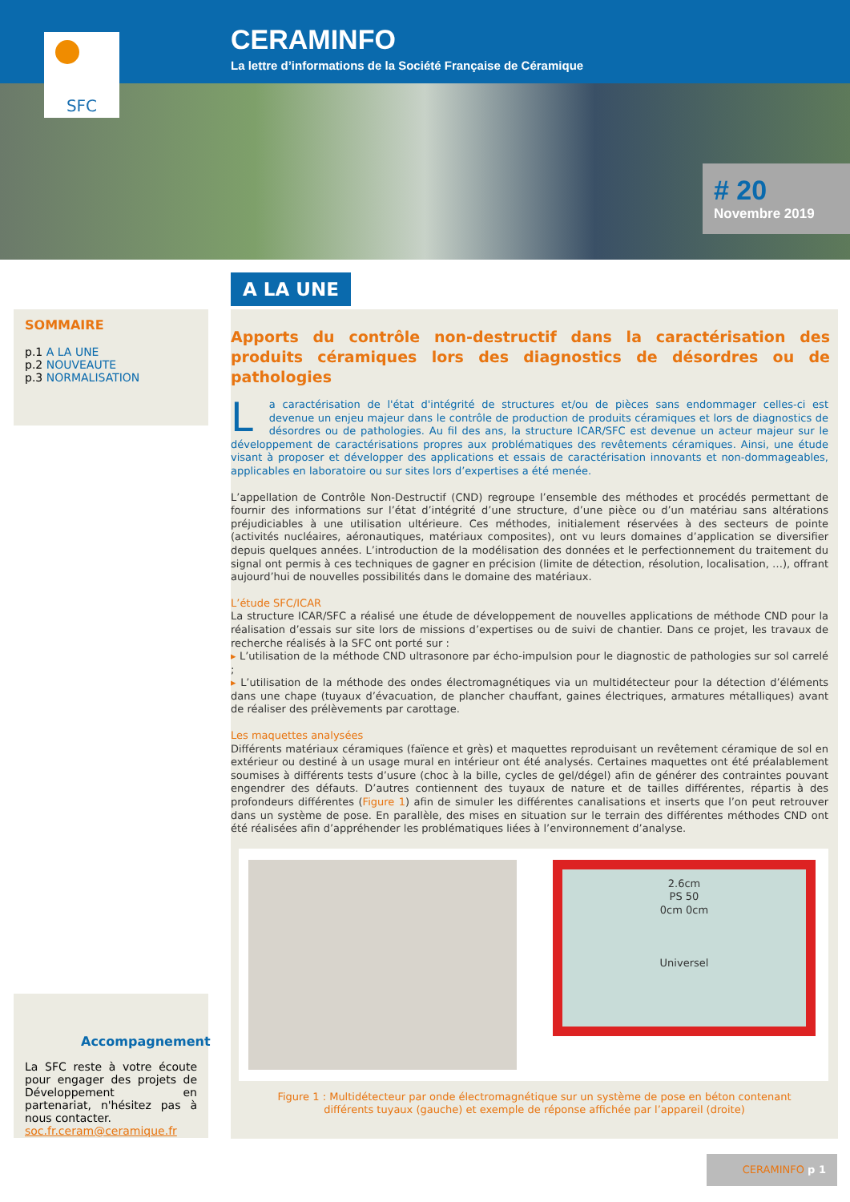CERAMINFO
La lettre d’informations de la Société Française de Céramique
SFC
# 20
Novembre 2019
SOMMAIRE
p.1 A LA UNE
p.2 NOUVEAUTE
p.3 NORMALISATION
Accompagnement
La SFC reste à votre écoute pour engager des projets de Développement en partenariat, n'hésitez pas à nous contacter.
soc.fr.ceram@ceramique.fr
A LA UNE
Apports du contrôle non-destructif dans la caractérisation des produits céramiques lors des diagnostics de désordres ou de pathologies
La caractérisation de l'état d'intégrité de structures et/ou de pièces sans endommager celles-ci est devenue un enjeu majeur dans le contrôle de production de produits céramiques et lors de diagnostics de désordres ou de pathologies. Au fil des ans, la structure ICAR/SFC est devenue un acteur majeur sur le développement de caractérisations propres aux problématiques des revêtements céramiques. Ainsi, une étude visant à proposer et développer des applications et essais de caractérisation innovants et non-dommageables, applicables en laboratoire ou sur sites lors d’expertises a été menée.
L’appellation de Contrôle Non-Destructif (CND) regroupe l’ensemble des méthodes et procédés permettant de fournir des informations sur l’état d’intégrité d’une structure, d’une pièce ou d’un matériau sans altérations préjudiciables à une utilisation ultérieure. Ces méthodes, initialement réservées à des secteurs de pointe (activités nucléaires, aéronautiques, matériaux composites), ont vu leurs domaines d’application se diversifier depuis quelques années. L’introduction de la modélisation des données et le perfectionnement du traitement du signal ont permis à ces techniques de gagner en précision (limite de détection, résolution, localisation, …), offrant aujourd’hui de nouvelles possibilités dans le domaine des matériaux.
L’étude SFC/ICAR
La structure ICAR/SFC a réalisé une étude de développement de nouvelles applications de méthode CND pour la réalisation d’essais sur site lors de missions d’expertises ou de suivi de chantier. Dans ce projet, les travaux de recherche réalisés à la SFC ont porté sur :
▸ L’utilisation de la méthode CND ultrasonore par écho-impulsion pour le diagnostic de pathologies sur sol carrelé ;
▸ L’utilisation de la méthode des ondes électromagnétiques via un multidétecteur pour la détection d’éléments dans une chape (tuyaux d’évacuation, de plancher chauffant, gaines électriques, armatures métalliques) avant de réaliser des prélèvements par carottage.
Les maquettes analysées
Différents matériaux céramiques (faïence et grès) et maquettes reproduisant un revêtement céramique de sol en extérieur ou destiné à un usage mural en intérieur ont été analysés. Certaines maquettes ont été préalablement soumises à différents tests d’usure (choc à la bille, cycles de gel/dégel) afin de générer des contraintes pouvant engendrer des défauts. D’autres contiennent des tuyaux de nature et de tailles différentes, répartis à des profondeurs différentes (Figure 1) afin de simuler les différentes canalisations et inserts que l’on peut retrouver dans un système de pose. En parallèle, des mises en situation sur le terrain des différentes méthodes CND ont été réalisées afin d’appréhender les problématiques liées à l’environnement d’analyse.
2.6cm
PS 50
0cm 0cm
Universel
Figure 1 : Multidétecteur par onde électromagnétique sur un système de pose en béton contenant différents tuyaux (gauche) et exemple de réponse affichée par l’appareil (droite)
CERAMINFO p 1